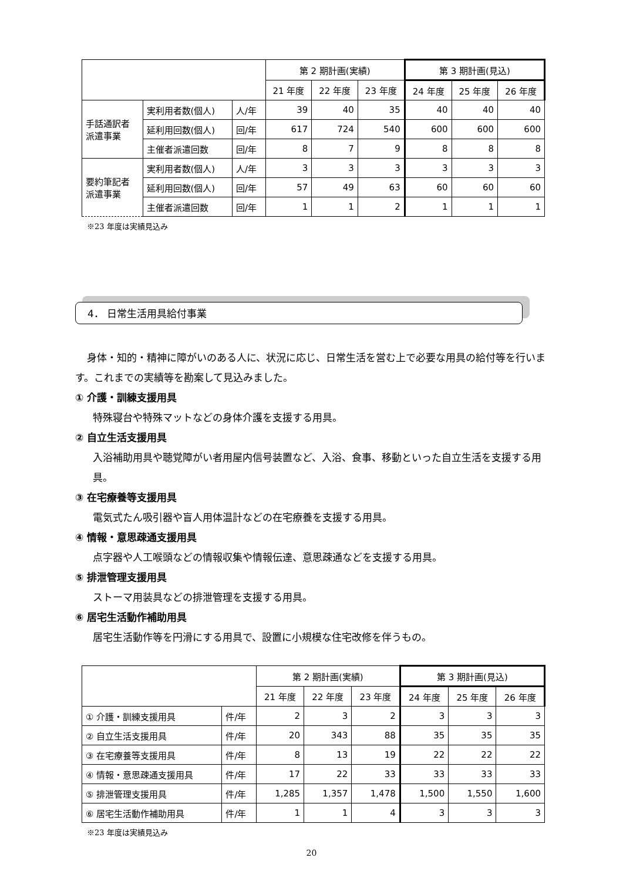| | | | 第 2 期計画(実績) | | | 第 3 期計画(見込) | | |
| --- | --- | --- | --- | --- | --- | --- | --- | --- |
| | | | 21 年度 | 22 年度 | 23 年度 | 24 年度 | 25 年度 | 26 年度 |
| 手話通訳者 派遣事業 | 実利用者数(個人) | 人/年 | 39 | 40 | 35 | 40 | 40 | 40 |
| | 延利用回数(個人) | 回/年 | 617 | 724 | 540 | 600 | 600 | 600 |
| | 主催者派遣回数 | 回/年 | 8 | 7 | 9 | 8 | 8 | 8 |
| 要約筆記者 派遣事業 | 実利用者数(個人) | 人/年 | 3 | 3 | 3 | 3 | 3 | 3 |
| | 延利用回数(個人) | 回/年 | 57 | 49 | 63 | 60 | 60 | 60 |
| | 主催者派遣回数 | 回/年 | 1 | 1 | 2 | 1 | 1 | 1 |
※23 年度は実績見込み
4． 日常生活用具給付事業
身体・知的・精神に障がいのある人に、状況に応じ、日常生活を営む上で必要な用具の給付等を行います。これまでの実績等を勘案して見込みました。
① 介護・訓練支援用具
特殊寝台や特殊マットなどの身体介護を支援する用具。
② 自立生活支援用具
入浴補助用具や聴覚障がい者用屋内信号装置など、入浴、食事、移動といった自立生活を支援する用具。
③ 在宅療養等支援用具
電気式たん吸引器や盲人用体温計などの在宅療養を支援する用具。
④ 情報・意思疎通支援用具
点字器や人工喉頭などの情報収集や情報伝達、意思疎通などを支援する用具。
⑤ 排泄管理支援用具
ストーマ用装具などの排泄管理を支援する用具。
⑥ 居宅生活動作補助用具
居宅生活動作等を円滑にする用具で、設置に小規模な住宅改修を伴うもの。
| | | 第 2 期計画(実績) | | | 第 3 期計画(見込) | | |
| --- | --- | --- | --- | --- | --- | --- | --- |
| | | 21 年度 | 22 年度 | 23 年度 | 24 年度 | 25 年度 | 26 年度 |
| ① 介護・訓練支援用具 | 件/年 | 2 | 3 | 2 | 3 | 3 | 3 |
| ② 自立生活支援用具 | 件/年 | 20 | 343 | 88 | 35 | 35 | 35 |
| ③ 在宅療養等支援用具 | 件/年 | 8 | 13 | 19 | 22 | 22 | 22 |
| ④ 情報・意思疎通支援用具 | 件/年 | 17 | 22 | 33 | 33 | 33 | 33 |
| ⑤ 排泄管理支援用具 | 件/年 | 1,285 | 1,357 | 1,478 | 1,500 | 1,550 | 1,600 |
| ⑥ 居宅生活動作補助用具 | 件/年 | 1 | 1 | 4 | 3 | 3 | 3 |
※23 年度は実績見込み
20